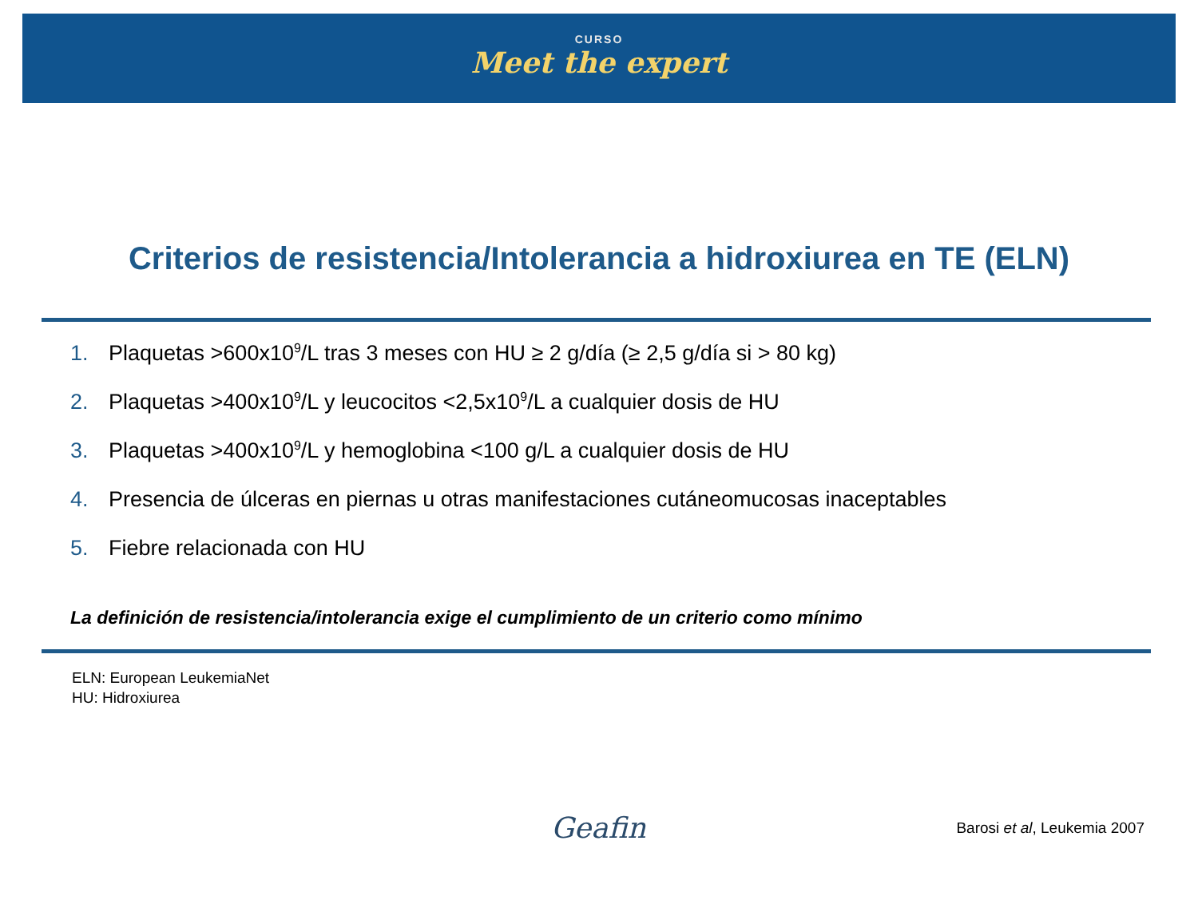CURSO
Meet the expert
Criterios de resistencia/Intolerancia a hidroxiurea en TE (ELN)
1. Plaquetas >600x10<sup>9</sup>/L tras 3 meses con HU ≥ 2 g/día (≥ 2,5 g/día si > 80 kg)
2. Plaquetas >400x10<sup>9</sup>/L y leucocitos <2,5x10<sup>9</sup>/L a cualquier dosis de HU
3. Plaquetas >400x10<sup>9</sup>/L y hemoglobina <100 g/L a cualquier dosis de HU
4. Presencia de úlceras en piernas u otras manifestaciones cutáneomucosas inaceptables
5. Fiebre relacionada con HU
La definición de resistencia/intolerancia exige el cumplimiento de un criterio como mínimo
ELN: European LeukemiaNet
HU: Hidroxiurea
Geafin Barosi et al, Leukemia 2007